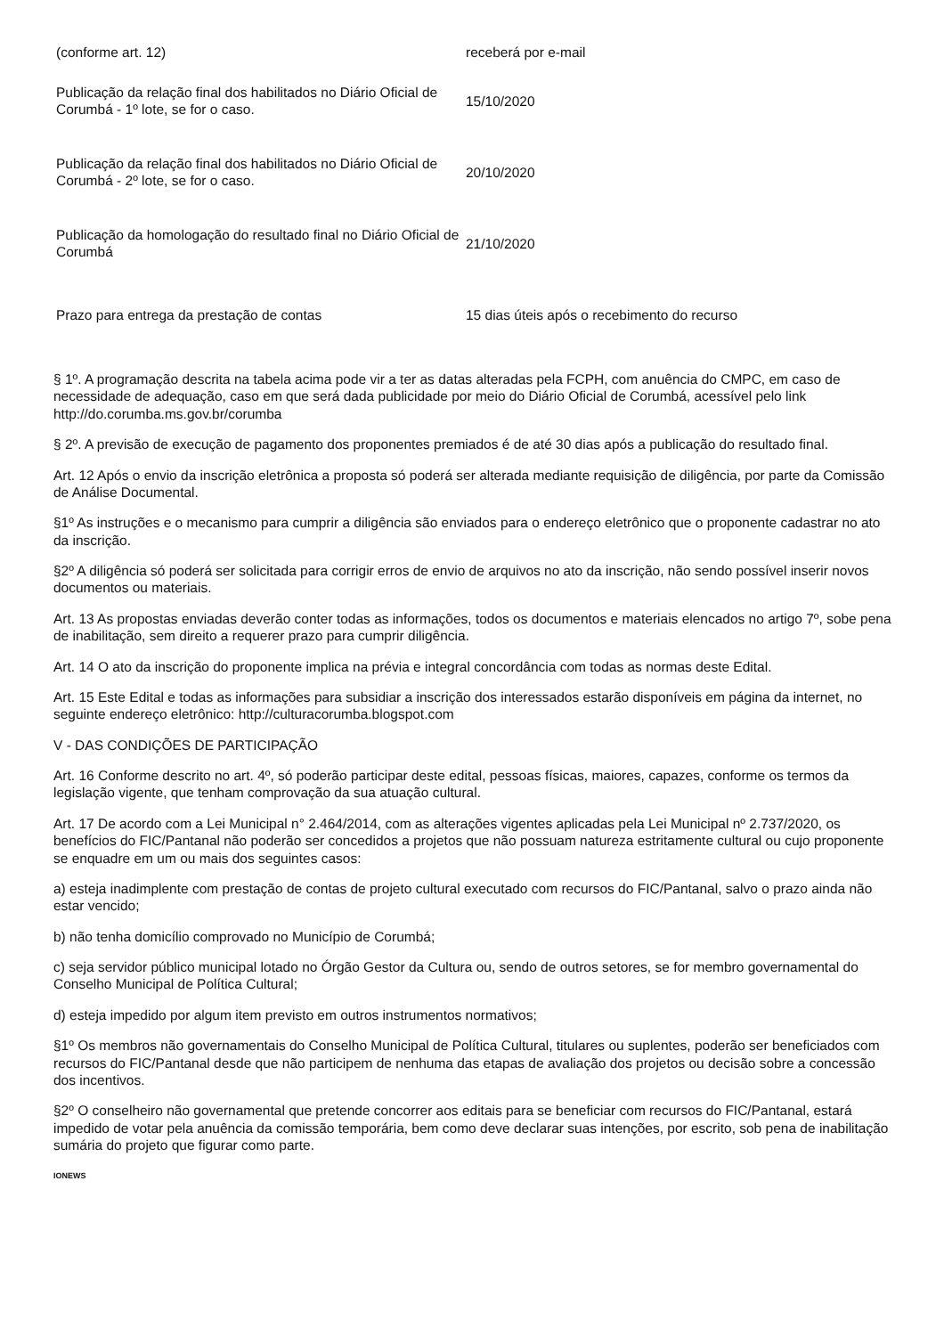| (conforme art. 12) | receberá por e-mail |
| Publicação da relação final dos habilitados no Diário Oficial de Corumbá - 1º lote, se for o caso. | 15/10/2020 |
| Publicação da relação final dos habilitados no Diário Oficial de Corumbá - 2º lote, se for o caso. | 20/10/2020 |
| Publicação da homologação do resultado final no Diário Oficial de Corumbá | 21/10/2020 |
| Prazo para entrega da prestação de contas | 15 dias úteis após o recebimento do recurso |
§ 1º. A programação descrita na tabela acima pode vir a ter as datas alteradas pela FCPH, com anuência do CMPC, em caso de necessidade de adequação, caso em que será dada publicidade por meio do Diário Oficial de Corumbá, acessível pelo link http://do.corumba.ms.gov.br/corumba
§ 2º. A previsão de execução de pagamento dos proponentes premiados é de até 30 dias após a publicação do resultado final.
Art. 12 Após o envio da inscrição eletrônica a proposta só poderá ser alterada mediante requisição de diligência, por parte da Comissão de Análise Documental.
§1º As instruções e o mecanismo para cumprir a diligência são enviados para o endereço eletrônico que o proponente cadastrar no ato da inscrição.
§2º A diligência só poderá ser solicitada para corrigir erros de envio de arquivos no ato da inscrição, não sendo possível inserir novos documentos ou materiais.
Art. 13 As propostas enviadas deverão conter todas as informações, todos os documentos e materiais elencados no artigo 7º, sobe pena de inabilitação, sem direito a requerer prazo para cumprir diligência.
Art. 14 O ato da inscrição do proponente implica na prévia e integral concordância com todas as normas deste Edital.
Art. 15 Este Edital e todas as informações para subsidiar a inscrição dos interessados estarão disponíveis em página da internet, no seguinte endereço eletrônico: http://culturacorumba.blogspot.com
V - DAS CONDIÇÕES DE PARTICIPAÇÃO
Art. 16 Conforme descrito no art. 4º, só poderão participar deste edital, pessoas físicas, maiores, capazes, conforme os termos da legislação vigente, que tenham comprovação da sua atuação cultural.
Art. 17 De acordo com a Lei Municipal n° 2.464/2014, com as alterações vigentes aplicadas pela Lei Municipal nº 2.737/2020, os benefícios do FIC/Pantanal não poderão ser concedidos a projetos que não possuam natureza estritamente cultural ou cujo proponente se enquadre em um ou mais dos seguintes casos:
a) esteja inadimplente com prestação de contas de projeto cultural executado com recursos do FIC/Pantanal, salvo o prazo ainda não estar vencido;
b) não tenha domicílio comprovado no Município de Corumbá;
c) seja servidor público municipal lotado no Órgão Gestor da Cultura ou, sendo de outros setores, se for membro governamental do Conselho Municipal de Política Cultural;
d) esteja impedido por algum item previsto em outros instrumentos normativos;
§1º Os membros não governamentais do Conselho Municipal de Política Cultural, titulares ou suplentes, poderão ser beneficiados com recursos do FIC/Pantanal desde que não participem de nenhuma das etapas de avaliação dos projetos ou decisão sobre a concessão dos incentivos.
§2º O conselheiro não governamental que pretende concorrer aos editais para se beneficiar com recursos do FIC/Pantanal, estará impedido de votar pela anuência da comissão temporária, bem como deve declarar suas intenções, por escrito, sob pena de inabilitação sumária do projeto que figurar como parte.
IONEWS